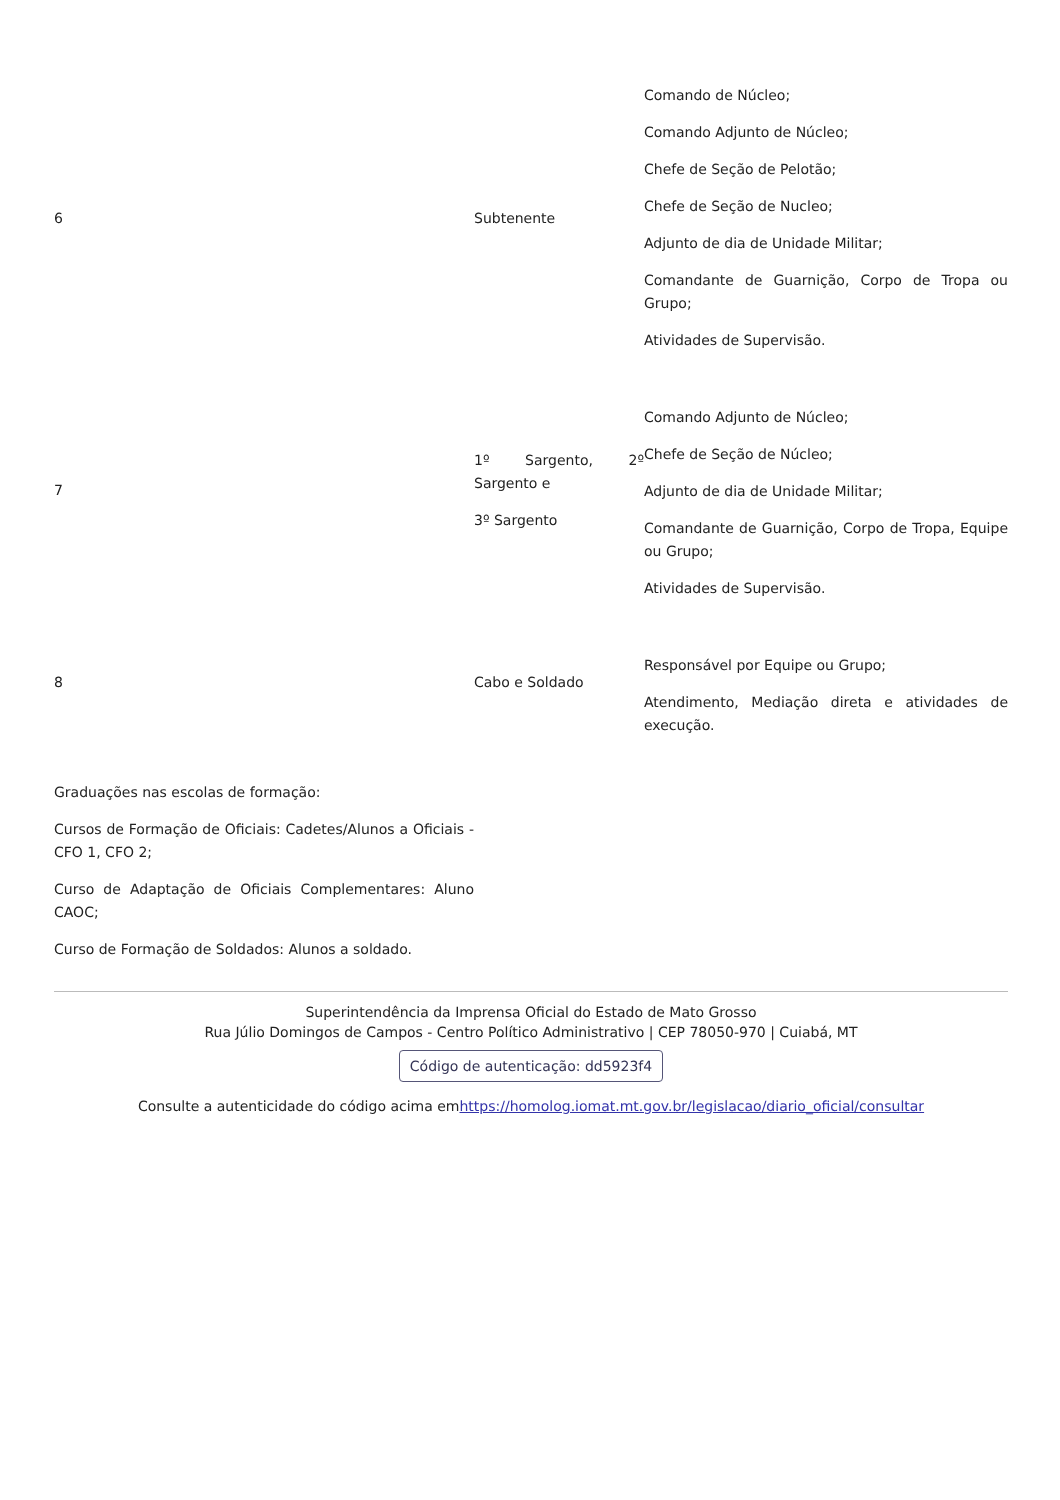| 6 | Subtenente | Comando de Núcleo; Comando Adjunto de Núcleo; Chefe de Seção de Pelotão; Chefe de Seção de Nucleo; Adjunto de dia de Unidade Militar; Comandante de Guarnição, Corpo de Tropa ou Grupo; Atividades de Supervisão. |
| 7 | 1º Sargento, 2º Sargento e 3º Sargento | Comando Adjunto de Núcleo; Chefe de Seção de Núcleo; Adjunto de dia de Unidade Militar; Comandante de Guarnição, Corpo de Tropa, Equipe ou Grupo; Atividades de Supervisão. |
| 8 | Cabo e Soldado | Responsável por Equipe ou Grupo; Atendimento, Mediação direta e atividades de execução. |
Graduações nas escolas de formação:
Cursos de Formação de Oficiais: Cadetes/Alunos a Oficiais - CFO 1, CFO 2;
Curso de Adaptação de Oficiais Complementares: Aluno CAOC;
Curso de Formação de Soldados: Alunos a soldado.
Superintendência da Imprensa Oficial do Estado de Mato Grosso
Rua Júlio Domingos de Campos - Centro Político Administrativo | CEP 78050-970 | Cuiabá, MT
Código de autenticação: dd5923f4
Consulte a autenticidade do código acima emhttps://homolog.iomat.mt.gov.br/legislacao/diario_oficial/consultar